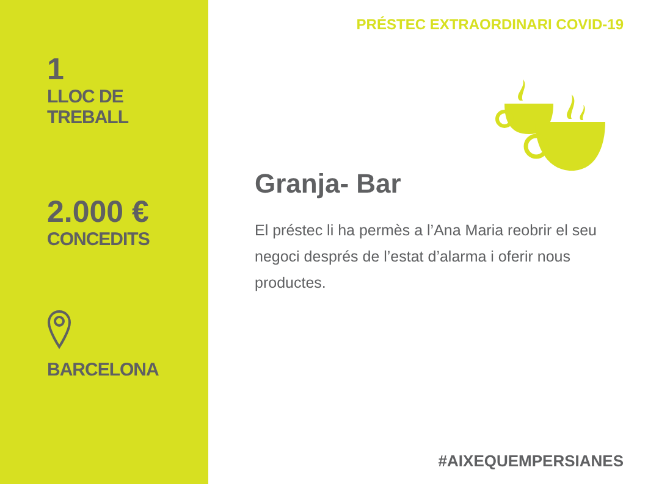1
LLOC DE
TREBALL
2.000 €
CONCEDITS
BARCELONA
PRÉSTEC EXTRAORDINARI COVID-19
Granja- Bar
El préstec li ha permès a l’Ana Maria reobrir el seu negoci després de l’estat d’alarma i oferir nous productes.
#AIXEQUEMPERSIANES